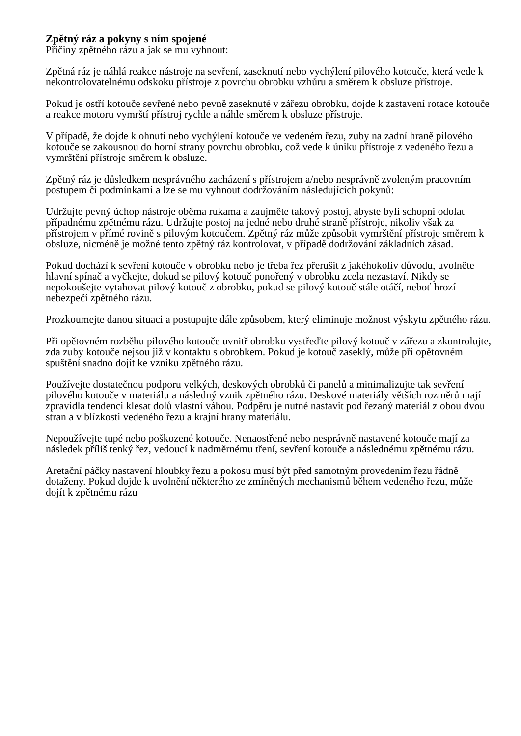Zpětný ráz a pokyny s ním spojené
Příčiny zpětného rázu a jak se mu vyhnout:
Zpětná ráz je náhlá reakce nástroje na sevření, zaseknutí nebo vychýlení pilového kotouče, která vede k nekontrolovatelnému odskoku přístroje z povrchu obrobku vzhůru a směrem k obsluze přístroje.
Pokud je ostří kotouče sevřené nebo pevně zaseknuté v zářezu obrobku, dojde k zastavení rotace kotouče a reakce motoru vymrští přístroj rychle a náhle směrem k obsluze přístroje.
V případě, že dojde k ohnutí nebo vychýlení kotouče ve vedeném řezu, zuby na zadní hraně pilového kotouče se zakousnou do horní strany povrchu obrobku, což vede k úniku přístroje z vedeného řezu a vymrštění přístroje směrem k obsluze.
Zpětný ráz je důsledkem nesprávného zacházení s přístrojem a/nebo nesprávně zvoleným pracovním postupem či podmínkami a lze se mu vyhnout dodržováním následujících pokynů:
Udržujte pevný úchop nástroje oběma rukama a zaujměte takový postoj, abyste byli schopni odolat případnému zpětnému rázu. Udržujte postoj na jedné nebo druhé straně přístroje, nikoliv však za přístrojem v přímé rovině s pilovým kotoučem. Zpětný ráz může způsobit vymrštění přístroje směrem k obsluze, nicméně je možné tento zpětný ráz kontrolovat, v případě dodržování základních zásad.
Pokud dochází k sevření kotouče v obrobku nebo je třeba řez přerušit z jakéhokoliv důvodu, uvolněte hlavní spínač a vyčkejte, dokud se pilový kotouč ponořený v obrobku zcela nezastaví. Nikdy se nepokoušejte vytahovat pilový kotouč z obrobku, pokud se pilový kotouč stále otáčí, neboť hrozí nebezpečí zpětného rázu.
Prozkoumejte danou situaci a postupujte dále způsobem, který eliminuje možnost výskytu zpětného rázu.
Při opětovném rozběhu pilového kotouče uvnitř obrobku vystřeďte pilový kotouč v zářezu a zkontrolujte, zda zuby kotouče nejsou již v kontaktu s obrobkem. Pokud je kotouč zaseklý, může při opětovném spuštění snadno dojít ke vzniku zpětného rázu.
Používejte dostatečnou podporu velkých, deskových obrobků či panelů a minimalizujte tak sevření pilového kotouče v materiálu a následný vznik zpětného rázu. Deskové materiály větších rozměrů mají zpravidla tendenci klesat dolů vlastní váhou. Podpěru je nutné nastavit pod řezaný materiál z obou dvou stran a v blízkosti vedeného řezu a krajní hrany materiálu.
Nepoužívejte tupé nebo poškozené kotouče. Nenaostřené nebo nesprávně nastavené kotouče mají za následek příliš tenký řez, vedoucí k nadměrnému tření, sevření kotouče a následnému zpětnému rázu.
Aretační páčky nastavení hloubky řezu a pokosu musí být před samotným provedením řezu řádně dotaženy. Pokud dojde k uvolnění některého ze zmíněných mechanismů během vedeného řezu, může dojít k zpětnému rázu